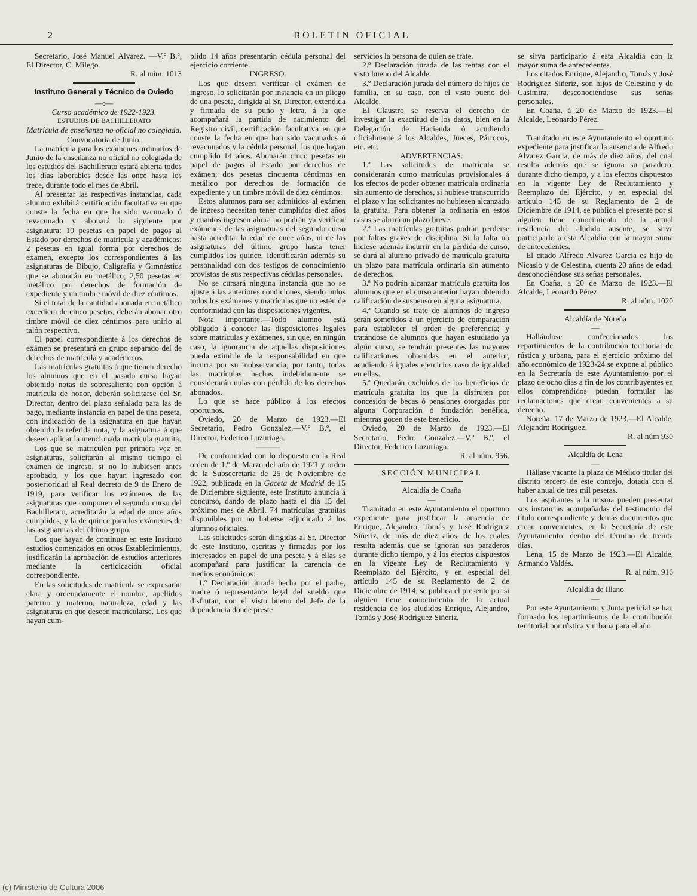2 BOLETIN OFICIAL
Secretario, José Manuel Alvarez. —V.º B.º, El Director, C. Milego.
R. al núm. 1013
Instituto General y Técnico de Oviedo
—:—
Curso académico de 1922-1923.
ESTUDIOS DE BACHILLERATO
Matrícula de enseñanza no oficial no colegiada.
Convocatoria de Junio.
La matrícula para los exámenes ordinarios de Junio de la enseñanza no oficial no colegiada de los estudios del Bachillerato estará abierta todos los días laborables desde las once hasta los trece, durante todo el mes de Abril.
Al presentar las respectivas instancias, cada alumno exhibirá certificación facultativa en que conste la fecha en que ha sido vacunado ó revacunado y abonará lo siguiente por asignatura: 10 pesetas en papel de pagos al Estado por derechos de matrícula y académicos; 2 pesetas en igual forma por derechos de examen, excepto los correspondientes á las asignaturas de Dibujo, Caligrafía y Gimnástica que se abonarán en metálico; 2,50 pesetas en metálico por derechos de formación de expediente y un timbre móvil de diez céntimos.
Si el total de la cantidad abonada en metálico excediera de cinco pesetas, deberán abonar otro timbre móvil de diez céntimos para unirlo al talón respectivo.
El papel correspondiente á los derechos de exámen se presentará en grupo separado del de derechos de matrícula y académicos.
Las matrículas gratuitas á que tienen derecho los alumnos que en el pasado curso hayan obtenido notas de sobresaliente con opción á matrícula de honor, deberán solicitarse del Sr. Director, dentro del plazo señalado para las de pago, mediante instancia en papel de una peseta, con indicación de la asignatura en que hayan obtenido la referida nota, y la asignatura á que deseen aplicar la mencionada matrícula gratuita.
Los que se matriculen por primera vez en asignaturas, solicitarán al mismo tiempo el examen de ingreso, si no lo hubiesen antes aprobado, y los que hayan ingresado con posterioridad al Real decreto de 9 de Enero de 1919, para verificar los exámenes de las asignaturas que componen el segundo curso del Bachillerato, acreditarán la edad de once años cumplidos, y la de quince para los exámenes de las asignaturas del último grupo.
Los que hayan de continuar en este Instituto estudios comenzados en otros Establecimientos, justificarán la aprobación de estudios anteriores mediante la certicicación oficial correspondiente.
En las solicitudes de matrícula se expresarán clara y ordenadamente el nombre, apellidos paterno y materno, naturaleza, edad y las asignaturas en que deseen matricularse. Los que hayan cum-
plido 14 años presentarán cédula personal del ejercicio corriente.
INGRESO.
Los que deseen verificar el exámen de ingreso, lo solicitarán por instancia en un pliego de una peseta, dirigida al Sr. Director, extendida y firmada de su puño y letra, á la que acompañará la partida de nacimiento del Registro civil, certificación facultativa en que conste la fecha en que han sido vacunados ó revacunados y la cédula personal, los que hayan cumplido 14 años. Abonarán cinco pesetas en papel de pagos al Estado por derechos de exámen; dos pesetas cincuenta céntimos en metálico por derechos de formación de expediente y un timbre móvil de diez céntimos.
Estos alumnos para ser admitidos al exámen de ingreso necesitan tener cumplidos diez años y cuantos ingresen ahora no podrán ya verificar exámenes de las asignaturas del segundo curso hasta acreditar la edad de once años, ni de las asignaturas del último grupo hasta tener cumplidos los quince. Identificarán además su personalidad con dos testigos de conocimiento provistos de sus respectivas cédulas personales.
No se cursará ninguna instancia que no se ajuste á las anteriores condiciones, siendo nulos todos los exámenes y matrículas que no estén de conformidad con las disposiciones vigentes.
Nota importante.—Todo alumno está obligado á conocer las disposiciones legales sobre matrículas y exámenes, sin que, en ningún caso, la ignorancia de aquellas disposiciones pueda eximirle de la responsabilidad en que incurra por su inobservancia; por tanto, todas las matrículas hechas indebidamente se considerarán nulas con pérdida de los derechos abonados.
Lo que se hace público á los efectos oportunos.
Oviedo, 20 de Marzo de 1923.—El Secretario, Pedro Gonzalez.—V.º B.º, el Director, Federico Luzuriaga.
———
De conformidad con lo dispuesto en la Real orden de 1.º de Marzo del año de 1921 y orden de la Subsecretaría de 25 de Noviembre de 1922, publicada en la Gaceta de Madrid de 15 de Diciembre siguiente, este Instituto anuncia á concurso, dando de plazo hasta el día 15 del próximo mes de Abril, 74 matrículas gratuitas disponibles por no haberse adjudicado á los alumnos oficiales.
Las solicitudes serán dirigidas al Sr. Director de este Instituto, escritas y firmadas por los interesados en papel de una peseta y á ellas se acompañará para justificar la carencia de medios económicos:
1.º Declaración jurada hecha por el padre, madre ó representante legal del sueldo que disfrutan, con el visto bueno del Jefe de la dependencia donde preste
servicios la persona de quien se trate.
2.º Declaración jurada de las rentas con el visto bueno del Alcalde.
3.º Declaración jurada del número de hijos de familia, en su caso, con el visto bueno del Alcalde.
El Claustro se reserva el derecho de investigar la exactitud de los datos, bien en la Delegación de Hacienda ó acudiendo oficialmente á los Alcaldes, Jueces, Párrocos, etc. etc.
ADVERTENCIAS:
1.ª Las solicitudes de matrícula se considerarán como matrículas provisionales á los efectos de poder obtener matrícula ordinaria sin aumento de derechos, si hubiese transcurrido el plazo y los solicitantes no hubiesen alcanzado la gratuita. Para obtener la ordinaria en estos casos se abrirá un plazo breve.
2.ª Las matrículas gratuitas podrán perderse por faltas graves de disciplina. Si la falta no hiciese además incurrir en la pérdida de curso, se dará al alumno privado de matrícula gratuita un plazo para matrícula ordinaria sin aumento de derechos.
3.ª No podrán alcanzar matrícula gratuita los alumnos que en el curso anterior hayan obtenido calificación de suspenso en alguna asignatura.
4.ª Cuando se trate de alumnos de ingreso serán sometidos á un ejercicio de comparación para establecer el orden de preferencia; y tratándose de alumnos que hayan estudiado ya algún curso, se tendrán presentes las mayores calificaciones obtenidas en el anterior, acudiendo á iguales ejercicios caso de igualdad en ellas.
5.ª Quedarán excluídos de los beneficios de matrícula gratuita los que la disfruten por concesión de becas ó pensiones otorgadas por alguna Corporación ó fundación benéfica, mientras gocen de este beneficio.
Oviedo, 20 de Marzo de 1923.—El Secretario, Pedro Gonzalez.—V.º B.º, el Director, Federico Luzuriaga.
R. al núm. 956.
SECCIÓN MUNICIPAL
Alcaldía de Coaña
—
Tramitado en este Ayuntamiento el oportuno expediente para justificar la ausencia de Enrique, Alejandro, Tomás y José Rodríguez Siñeriz, de más de diez años, de los cuales resulta además que se ignoran sus paraderos durante dicho tiempo, y á los efectos dispuestos en la vigente Ley de Reclutamiento y Reemplazo del Ejército, y en especial del artículo 145 de su Reglamento de 2 de Diciembre de 1914, se publica el presente por si alguien tiene conocimiento de la actual residencia de los aludidos Enrique, Alejandro, Tomás y José Rodriguez Siñeriz,
se sirva participarlo á esta Alcaldía con la mayor suma de antecedentes.
Los citados Enrique, Alejandro, Tomás y José Rodriguez Siñeriz, son hijos de Celestino y de Casimira, desconociéndose sus señas personales.
En Coaña, á 20 de Marzo de 1923.—El Alcalde, Leonardo Pérez.
——
Tramitado en este Ayuntamiento el oportuno expediente para justificar la ausencia de Alfredo Alvarez Garcia, de más de diez años, del cual resulta además que se ignora su paradero, durante dicho tiempo, y a los efectos dispuestos en la vigente Ley de Reclutamiento y Reemplazo del Ejército, y en especial del artículo 145 de su Reglamento de 2 de Diciembre de 1914, se publica el presente por si alguien tiene conocimiento de la actual residencia del aludido ausente, se sirva participarlo a esta Alcaldía con la mayor suma de antecedentes.
El citado Alfredo Alvarez Garcia es hijo de Nicasio y de Celestina, cuenta 20 años de edad, desconociéndose sus señas personales.
En Coaña, a 20 de Marzo de 1923.—El Alcalde, Leonardo Pérez.
R. al núm. 1020
Alcaldía de Noreña
—
Hallándose confeccionados los repartimientos de la contribución territorial de rústica y urbana, para el ejercicio próximo del año económico de 1923-24 se expone al público en la Secretaría de este Ayuntamiento por el plazo de ocho dias a fin de los contribuyentes en ellos comprendidos puedan formular las reclamaciones que crean convenientes a su derecho.
Noreña, 17 de Marzo de 1923.—El Alcalde, Alejandro Rodríguez.
R. al núm 930
Alcaldía de Lena
—
Hállase vacante la plaza de Médico titular del distrito tercero de este concejo, dotada con el haber anual de tres mil pesetas.
Los aspirantes a la misma pueden presentar sus instancias acompañadas del testimonio del título correspondiente y demás documentos que crean convenientes, en la Secretaría de este Ayuntamiento, dentro del término de treinta días.
Lena, 15 de Marzo de 1923.—El Alcalde, Armando Valdés.
R. al núm. 916
Alcaldía de Illano
—
Por este Ayuntamiento y Junta pericial se han formado los repartimientos de la contribución territorial por rústica y urbana para el año
(c) Ministerio de Cultura 2006